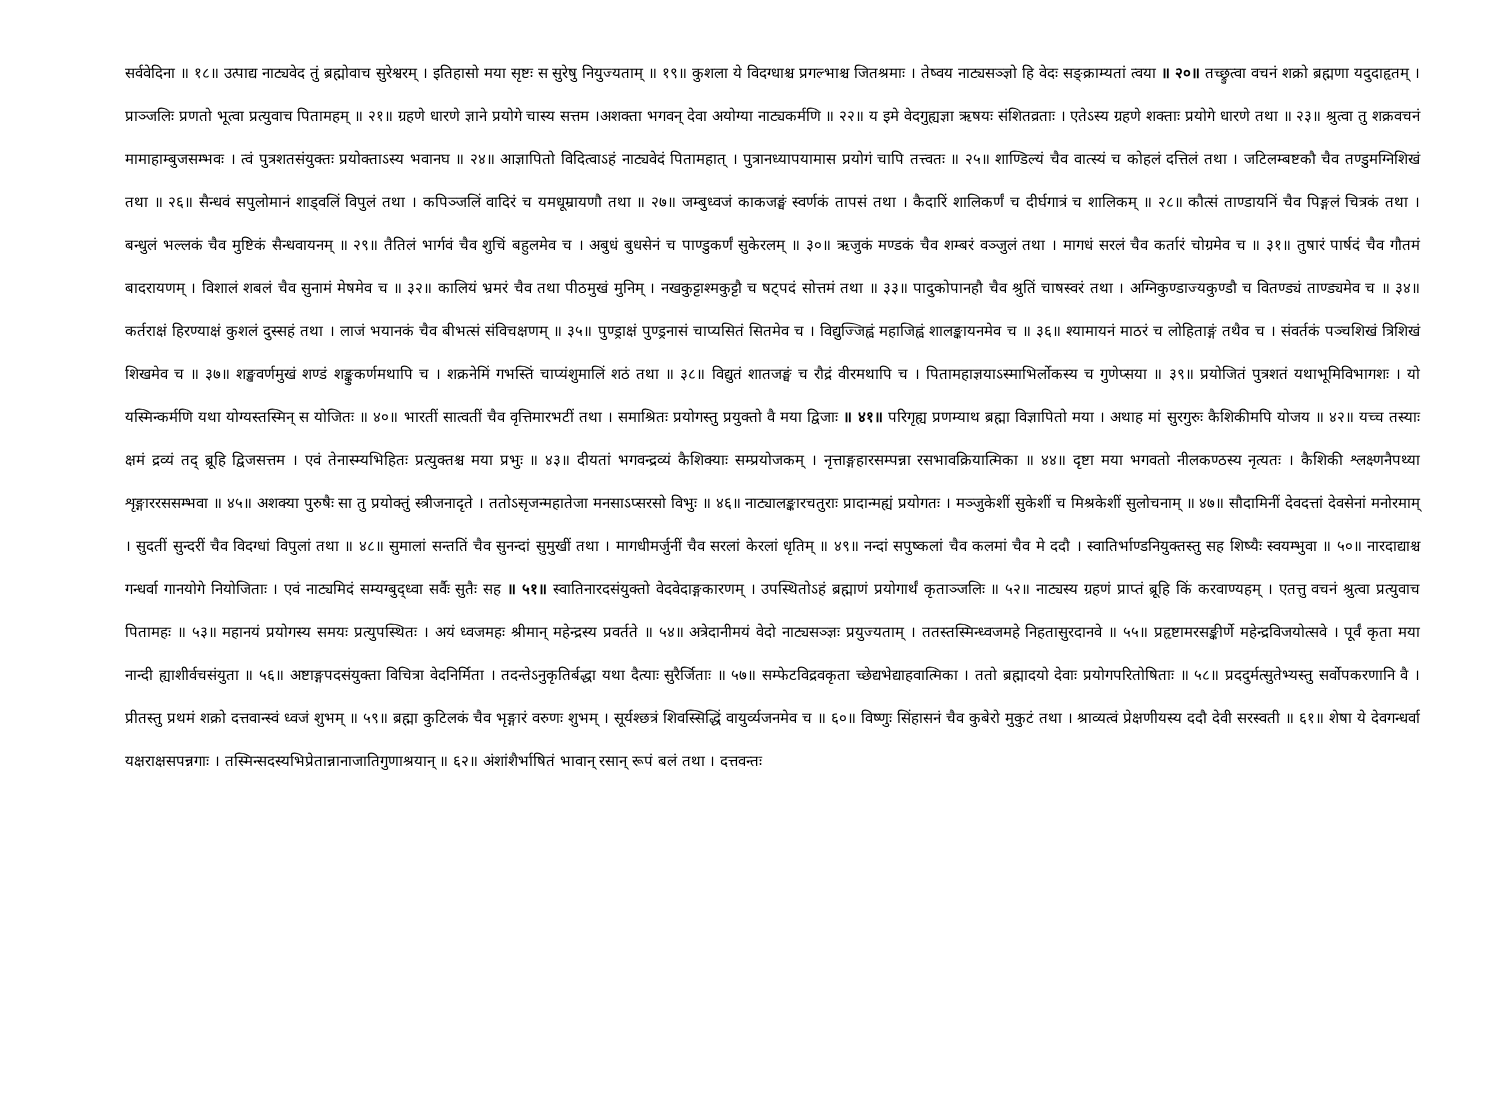सर्ववेदिना ॥ १८॥ उत्पाद्य नाट्यवेद तुं ब्रह्मोवाच सुरेश्वरम् । इतिहासो मया सृष्टः स सुरेषु नियुज्यताम् ॥ १९॥ कुशला ये विदग्धाश्च प्रगल्भाश्च जितश्रमाः । तेष्वय नाट्यसञ्ज्ञो हि वेदः सङ्क्राम्यतां त्वया ॥ २०॥ तच्छ्रुत्वा वचनं शक्रो ब्रह्मणा यदुदाहृतम् । प्राञ्जलिः प्रणतो भूत्वा प्रत्युवाच पितामहम् ॥ २१॥ ग्रहणे धारणे ज्ञाने प्रयोगे चास्य सत्तम ।अशक्ता भगवन् देवा अयोग्या नाट्यकर्मणि ॥ २२॥ य इमे वेदगुह्यज्ञा ऋषयः संशितव्रताः । एतेऽस्य ग्रहणे शक्ताः प्रयोगे धारणे तथा ॥ २३॥ श्रुत्वा तु शक्रवचनं मामाहाम्बुजसम्भवः । त्वं पुत्रशतसंयुक्तः प्रयोक्ताऽस्य भवानघ ॥ २४॥ आज्ञापितो विदित्वाऽहं नाट्यवेदं पितामहात् । पुत्रानध्यापयामास प्रयोगं चापि तत्त्वतः ॥ २५॥ शाण्डिल्यं चैव वात्स्यं च कोहलं दत्तिलं तथा । जटिलम्बष्टकौ चैव तण्डुमग्निशिखं तथा ॥ २६॥ सैन्धवं सपुलोमानं शाड्वलिं विपुलं तथा । कपिञ्जलिं वादिरं च यमधूम्रायणौ तथा ॥ २७॥ जम्बुध्वजं काकजङ्घं स्वर्णकं तापसं तथा । कैदारिं शालिकर्णं च दीर्घगात्रं च शालिकम् ॥ २८॥ कौत्सं ताण्डायनिं चैव पिङ्गलं चित्रकं तथा । बन्धुलं भल्लकं चैव मुष्टिकं सैन्धवायनम् ॥ २९॥ तैतिलं भार्गवं चैव शुचिं बहुलमेव च । अबुधं बुधसेनं च पाण्डुकर्णं सुकेरलम् ॥ ३०॥ ऋजुकं मण्डकं चैव शम्बरं वञ्जुलं तथा । मागधं सरलं चैव कर्तारं चोग्रमेव च ॥ ३१॥ तुषारं पार्षदं चैव गौतमं बादरायणम् । विशालं शबलं चैव सुनामं मेषमेव च ॥ ३२॥ कालियं भ्रमरं चैव तथा पीठमुखं मुनिम् । नखकुट्टाश्मकुट्टौ च षट्पदं सोत्तमं तथा ॥ ३३॥ पादुकोपानहौ चैव श्रुतिं चाषस्वरं तथा । अग्निकुण्डाज्यकुण्डौ च वितण्ड्यं ताण्ड्यमेव च ॥ ३४॥ कर्तराक्षं हिरण्याक्षं कुशलं दुस्सहं तथा । लाजं भयानकं चैव बीभत्सं संविचक्षणम् ॥ ३५॥ पुण्ड्राक्षं पुण्ड्रनासं चाप्यसितं सितमेव च । विद्युज्जिह्वं महाजिह्वं शालङ्कायनमेव च ॥ ३६॥ श्यामायनं माठरं च लोहिताङ्गं तथैव च । संवर्तकं पञ्चशिखं त्रिशिखं शिखमेव च ॥ ३७॥ शङ्खवर्णमुखं शण्डं शङ्कुकर्णमथापि च । शक्रनेमिं गभस्तिं चाप्यंशुमालिं शठं तथा ॥ ३८॥ विद्युतं शातजङ्घं च रौद्रं वीरमथापि च । पितामहाज्ञयाऽस्माभिर्लोकस्य च गुणेप्सया ॥ ३९॥ प्रयोजितं पुत्रशतं यथाभूमिविभागशः । यो यस्मिन्कर्मणि यथा योग्यस्तस्मिन् स योजितः ॥ ४०॥ भारतीं सात्वतीं चैव वृत्तिमारभटीं तथा । समाश्रितः प्रयोगस्तु प्रयुक्तो वै मया द्विजाः ॥ ४१॥ परिगृह्य प्रणम्याथ ब्रह्मा विज्ञापितो मया । अथाह मां सुरगुरुः कैशिकीमपि योजय ॥ ४२॥ यच्च तस्याः क्षमं द्रव्यं तद् ब्रूहि द्विजसत्तम । एवं तेनास्म्यभिहितः प्रत्युक्तश्च मया प्रभुः ॥ ४३॥ दीयतां भगवन्द्रव्यं कैशिक्याः सम्प्रयोजकम् । नृत्ताङ्गहारसम्पन्ना रसभावक्रियात्मिका ॥ ४४॥ दृष्टा मया भगवतो नीलकण्ठस्य नृत्यतः । कैशिकी श्लक्ष्णनैपथ्या शृङ्गाररससम्भवा ॥ ४५॥ अशक्या पुरुषैः सा तु प्रयोक्तुं स्त्रीजनादृते । ततोऽसृजन्महातेजा मनसाऽप्सरसो विभुः ॥ ४६॥ नाट्यालङ्कारचतुराः प्रादान्मह्यं प्रयोगतः । मञ्जुकेशीं सुकेशीं च मिश्रकेशीं सुलोचनाम् ॥ ४७॥ सौदामिनीं देवदत्तां देवसेनां मनोरमाम् । सुदतीं सुन्दरीं चैव विदग्धां विपुलां तथा ॥ ४८॥ सुमालां सन्ततिं चैव सुनन्दां सुमुखीं तथा । मागधीमर्जुनीं चैव सरलां केरलां धृतिम् ॥ ४९॥ नन्दां सपुष्कलां चैव कलमां चैव मे ददौ । स्वातिर्भाण्डनियुक्तस्तु सह शिष्यैः स्वयम्भुवा ॥ ५०॥ नारदाद्याश्च गन्धर्वा गानयोगे नियोजिताः । एवं नाट्यमिदं सम्यग्बुद्ध्वा सर्वैः सुतैः सह ॥ ५१॥ स्वातिनारदसंयुक्तो वेदवेदाङ्गकारणम् । उपस्थितोऽहं ब्रह्माणं प्रयोगार्थं कृताञ्जलिः ॥ ५२॥ नाट्यस्य ग्रहणं प्राप्तं ब्रूहि किं करवाण्यहम् । एतत्तु वचनं श्रुत्वा प्रत्युवाच पितामहः ॥ ५३॥ महानयं प्रयोगस्य समयः प्रत्युपस्थितः । अयं ध्वजमहः श्रीमान् महेन्द्रस्य प्रवर्तते ॥ ५४॥ अत्रेदानीमयं वेदो नाट्यसञ्ज्ञः प्रयुज्यताम् । ततस्तस्मिन्ध्वजमहे निहतासुरदानवे ॥ ५५॥ प्रहृष्टामरसङ्कीर्णे महेन्द्रविजयोत्सवे । पूर्वं कृता मया नान्दी ह्याशीर्वचसंयुता ॥ ५६॥ अष्टाङ्गपदसंयुक्ता विचित्रा वेदनिर्मिता । तदन्तेऽनुकृतिर्बद्धा यथा दैत्याः सुरैर्जिताः ॥ ५७॥ सम्फेटविद्रवकृता च्छेद्यभेद्याहवात्मिका । ततो ब्रह्मादयो देवाः प्रयोगपरितोषिताः ॥ ५८॥ प्रददुर्मत्सुतेभ्यस्तु सर्वोपकरणानि वै । प्रीतस्तु प्रथमं शक्रो दत्तवान्स्वं ध्वजं शुभम् ॥ ५९॥ ब्रह्मा कुटिलकं चैव भृङ्गारं वरुणः शुभम् । सूर्यश्छत्रं शिवस्सिद्धिं वायुर्व्यजनमेव च ॥ ६०॥ विष्णुः सिंहासनं चैव कुबेरो मुकुटं तथा । श्राव्यत्वं प्रेक्षणीयस्य ददौ देवी सरस्वती ॥ ६१॥ शेषा ये देवगन्धर्वा यक्षराक्षसपन्नगाः । तस्मिन्सदस्यभिप्रेतान्नानाजातिगुणाश्रयान् ॥ ६२॥ अंशांशैर्भाषितं भावान् रसान् रूपं बलं तथा । दत्तवन्तः